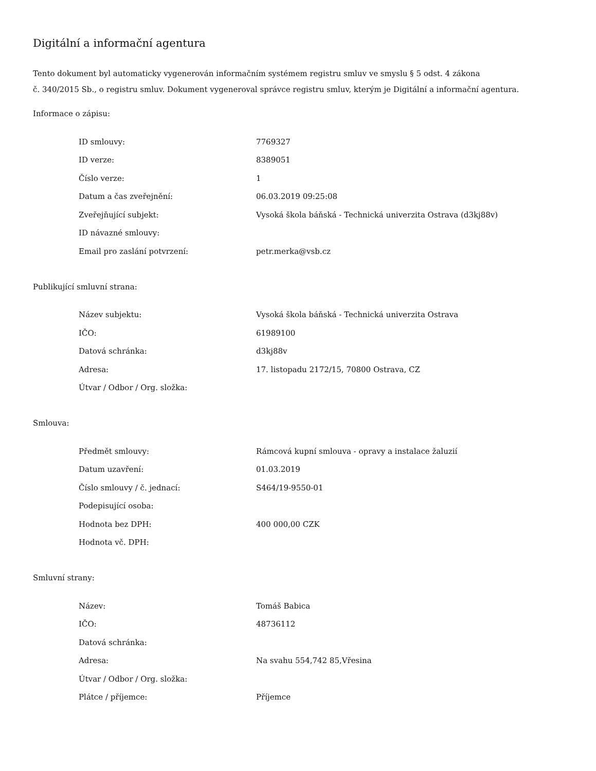Digitální a informační agentura
Tento dokument byl automaticky vygenerován informačním systémem registru smluv ve smyslu § 5 odst. 4 zákona
č. 340/2015 Sb., o registru smluv. Dokument vygeneroval správce registru smluv, kterým je Digitální a informační agentura.
Informace o zápisu:
| ID smlouvy: | 7769327 |
| ID verze: | 8389051 |
| Číslo verze: | 1 |
| Datum a čas zveřejnění: | 06.03.2019 09:25:08 |
| Zveřejňující subjekt: | Vysoká škola báňská - Technická univerzita Ostrava (d3kj88v) |
| ID návazné smlouvy: | |
| Email pro zaslání potvrzení: | petr.merka@vsb.cz |
Publikující smluvní strana:
| Název subjektu: | Vysoká škola báňská - Technická univerzita Ostrava |
| IČO: | 61989100 |
| Datová schránka: | d3kj88v |
| Adresa: | 17. listopadu 2172/15, 70800 Ostrava, CZ |
| Útvar / Odbor / Org. složka: | |
Smlouva:
| Předmět smlouvy: | Rámcová kupní smlouva - opravy a instalace žaluzií |
| Datum uzavření: | 01.03.2019 |
| Číslo smlouvy / č. jednací: | S464/19-9550-01 |
| Podepisující osoba: | |
| Hodnota bez DPH: | 400 000,00 CZK |
| Hodnota vč. DPH: | |
Smluvní strany:
| Název: | Tomáš Babica |
| IČO: | 48736112 |
| Datová schránka: | |
| Adresa: | Na svahu 554,742 85,Vřesina |
| Útvar / Odbor / Org. složka: | |
| Plátce / příjemce: | Příjemce |